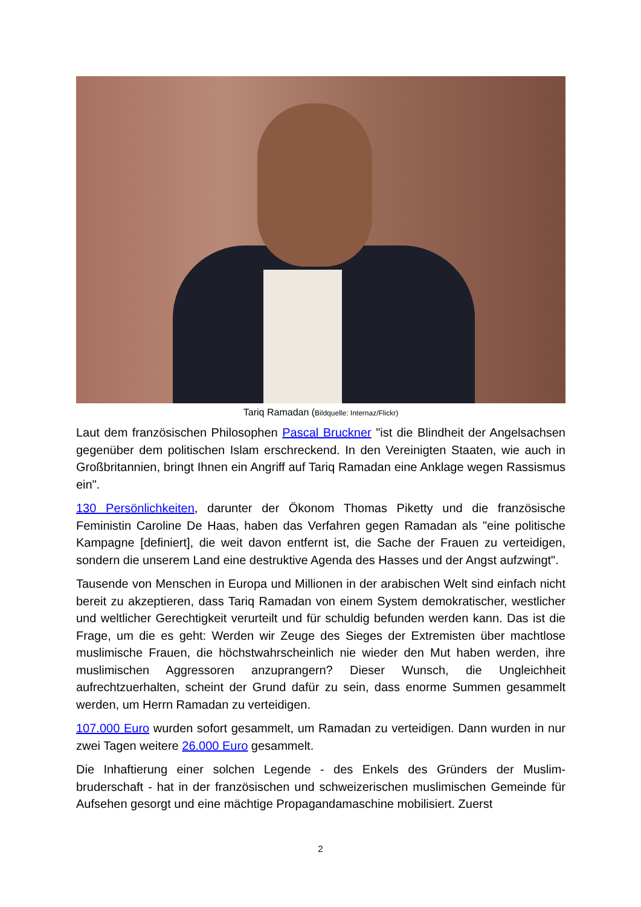Tariq Ramadan (Bildquelle: Internaz/Flickr)
Laut dem französischen Philosophen Pascal Bruckner "ist die Blindheit der Angelsachsen gegenüber dem politischen Islam erschreckend. In den Vereinigten Staaten, wie auch in Großbritannien, bringt Ihnen ein Angriff auf Tariq Ramadan eine Anklage wegen Rassismus ein".
130 Persönlichkeiten, darunter der Ökonom Thomas Piketty und die französische Feministin Caroline De Haas, haben das Verfahren gegen Ramadan als "eine politische Kampagne [definiert], die weit davon entfernt ist, die Sache der Frauen zu verteidigen, sondern die unserem Land eine destruktive Agenda des Hasses und der Angst aufzwingt".
Tausende von Menschen in Europa und Millionen in der arabischen Welt sind einfach nicht bereit zu akzeptieren, dass Tariq Ramadan von einem System demokratischer, westlicher und weltlicher Gerechtigkeit verurteilt und für schuldig befunden werden kann. Das ist die Frage, um die es geht: Werden wir Zeuge des Sieges der Extremisten über machtlose muslimische Frauen, die höchstwahrscheinlich nie wieder den Mut haben werden, ihre muslimischen Aggressoren anzuprangern? Dieser Wunsch, die Ungleichheit aufrechtzuerhalten, scheint der Grund dafür zu sein, dass enorme Summen gesammelt werden, um Herrn Ramadan zu verteidigen.
107.000 Euro wurden sofort gesammelt, um Ramadan zu verteidigen. Dann wurden in nur zwei Tagen weitere 26.000 Euro gesammelt.
Die Inhaftierung einer solchen Legende - des Enkels des Gründers der Muslim-bruderschaft - hat in der französischen und schweizerischen muslimischen Gemeinde für Aufsehen gesorgt und eine mächtige Propagandamaschine mobilisiert. Zuerst
2